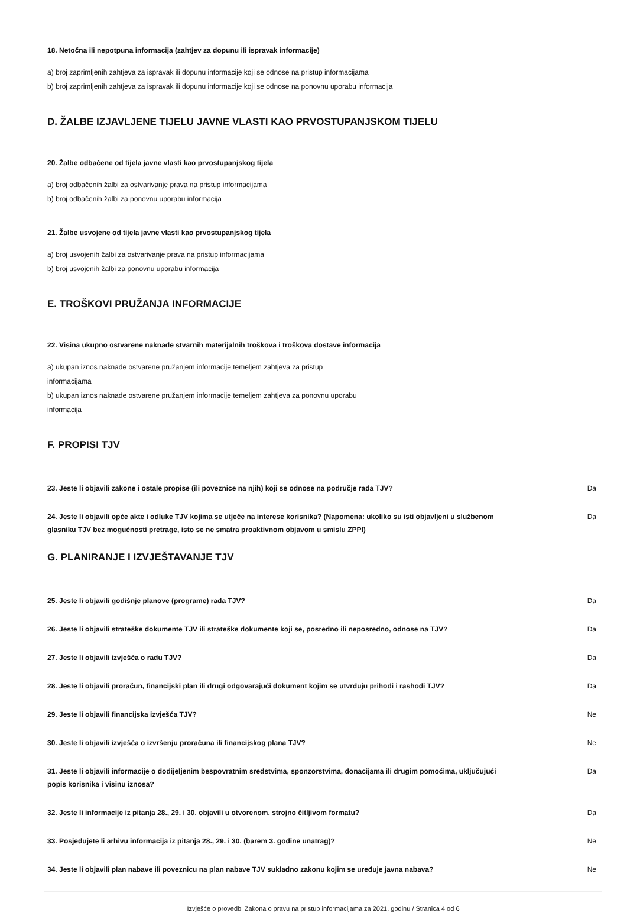18. Netočna ili nepotpuna informacija (zahtjev za dopunu ili ispravak informacije)
a) broj zaprimljenih zahtjeva za ispravak ili dopunu informacije koji se odnose na pristup informacijama
b) broj zaprimljenih zahtjeva za ispravak ili dopunu informacije koji se odnose na ponovnu uporabu informacija
D. ŽALBE IZJAVLJENE TIJELU JAVNE VLASTI KAO PRVOSTUPANJSKOM TIJELU
20. Žalbe odbačene od tijela javne vlasti kao prvostupanjskog tijela
a) broj odbačenih žalbi za ostvarivanje prava na pristup informacijama
b) broj odbačenih žalbi za ponovnu uporabu informacija
21. Žalbe usvojene od tijela javne vlasti kao prvostupanjskog tijela
a) broj usvojenih žalbi za ostvarivanje prava na pristup informacijama
b) broj usvojenih žalbi za ponovnu uporabu informacija
E. TROŠKOVI PRUŽANJA INFORMACIJE
22. Visina ukupno ostvarene naknade stvarnih materijalnih troškova i troškova dostave informacija
a) ukupan iznos naknade ostvarene pružanjem informacije temeljem zahtjeva za pristup informacijama
b) ukupan iznos naknade ostvarene pružanjem informacije temeljem zahtjeva za ponovnu uporabu informacija
F. PROPISI TJV
23. Jeste li objavili zakone i ostale propise (ili poveznice na njih) koji se odnose na područje rada TJV? Da
24. Jeste li objavili opće akte i odluke TJV kojima se utječe na interese korisnika? (Napomena: ukoliko su isti objavljeni u službenom glasniku TJV bez mogućnosti pretrage, isto se ne smatra proaktivnom objavom u smislu ZPPI) Da
G. PLANIRANJE I IZVJEŠTAVANJE TJV
25. Jeste li objavili godišnje planove (programe) rada TJV? Da
26. Jeste li objavili strateške dokumente TJV ili strateške dokumente koji se, posredno ili neposredno, odnose na TJV? Da
27. Jeste li objavili izvješća o radu TJV? Da
28. Jeste li objavili proračun, financijski plan ili drugi odgovarajući dokument kojim se utvrđuju prihodi i rashodi TJV? Da
29. Jeste li objavili financijska izvješća TJV? Ne
30. Jeste li objavili izvješća o izvršenju proračuna ili financijskog plana TJV? Ne
31. Jeste li objavili informacije o dodijeljenim bespovratnim sredstvima, sponzorstvima, donacijama ili drugim pomoćima, uključujući popis korisnika i visinu iznosa? Da
32. Jeste li informacije iz pitanja 28., 29. i 30. objavili u otvorenom, strojno čitljivom formatu? Da
33. Posjedujete li arhivu informacija iz pitanja 28., 29. i 30. (barem 3. godine unatrag)? Ne
34. Jeste li objavili plan nabave ili poveznicu na plan nabave TJV sukladno zakonu kojim se uređuje javna nabava? Ne
Izvješće o provedbi Zakona o pravu na pristup informacijama za 2021. godinu / Stranica 4 od 6